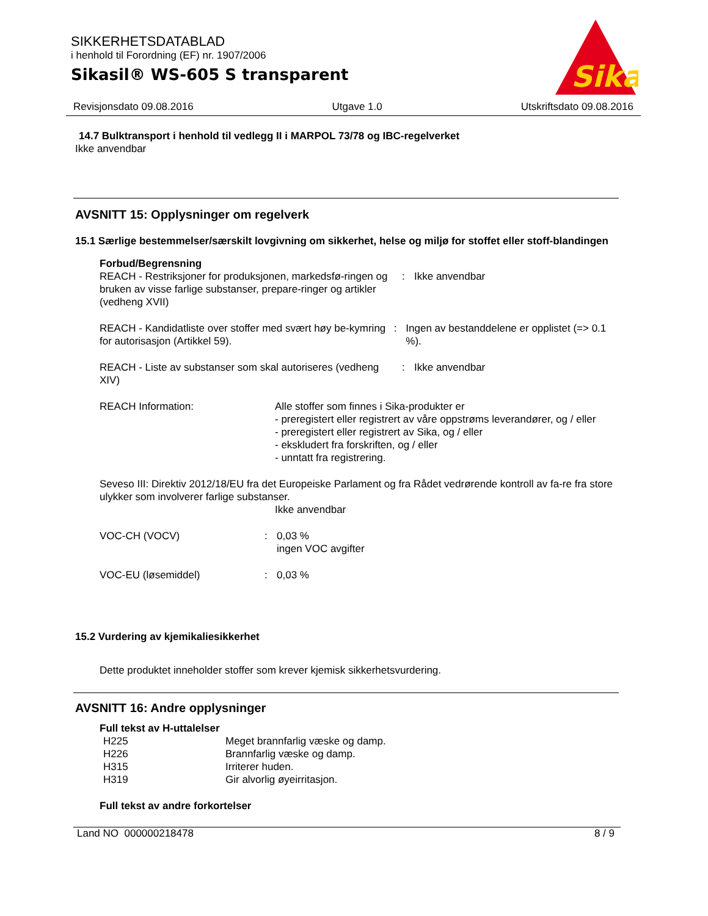SIKKERHETSDATABLAD
i henhold til Forordning (EF) nr. 1907/2006
Sikasil® WS-605 S transparent
Sika
Revisjonsdato 09.08.2016 Utgave 1.0 Utskriftsdato 09.08.2016
14.7 Bulktransport i henhold til vedlegg II i MARPOL 73/78 og IBC-regelverket
Ikke anvendbar
AVSNITT 15: Opplysninger om regelverk
15.1 Særlige bestemmelser/særskilt lovgivning om sikkerhet, helse og miljø for stoffet eller stoff-blandingen
Forbud/Begrensning
REACH - Restriksjoner for produksjonen, markedsfø-ringen og bruken av visse farlige substanser, prepare-ringer og artikler (vedheng XVII)
: Ikke anvendbar
REACH - Kandidatliste over stoffer med svært høy be-kymring for autorisasjon (Artikkel 59).
: Ingen av bestanddelene er opplistet (=> 0.1 %).
REACH - Liste av substanser som skal autoriseres (vedheng XIV)
: Ikke anvendbar
REACH Information: Alle stoffer som finnes i Sika-produkter er
- preregistert eller registrert av våre oppstrøms leverandører, og / eller
- preregistert eller registrert av Sika, og / eller
- ekskludert fra forskriften, og / eller
- unntatt fra registrering.
Seveso III: Direktiv 2012/18/EU fra det Europeiske Parlament og fra Rådet vedrørende kontroll av fa-re fra store ulykker som involverer farlige substanser.
Ikke anvendbar
VOC-CH (VOCV) : 0,03 %
ingen VOC avgifter
VOC-EU (løsemiddel) : 0,03 %
15.2 Vurdering av kjemikaliesikkerhet
Dette produktet inneholder stoffer som krever kjemisk sikkerhetsvurdering.
AVSNITT 16: Andre opplysninger
Full tekst av H-uttalelser
H225 Meget brannfarlig væske og damp.
H226 Brannfarlig væske og damp.
H315 Irriterer huden.
H319 Gir alvorlig øyeirritasjon.
Full tekst av andre forkortelser
Land NO 000000218478 8 / 9